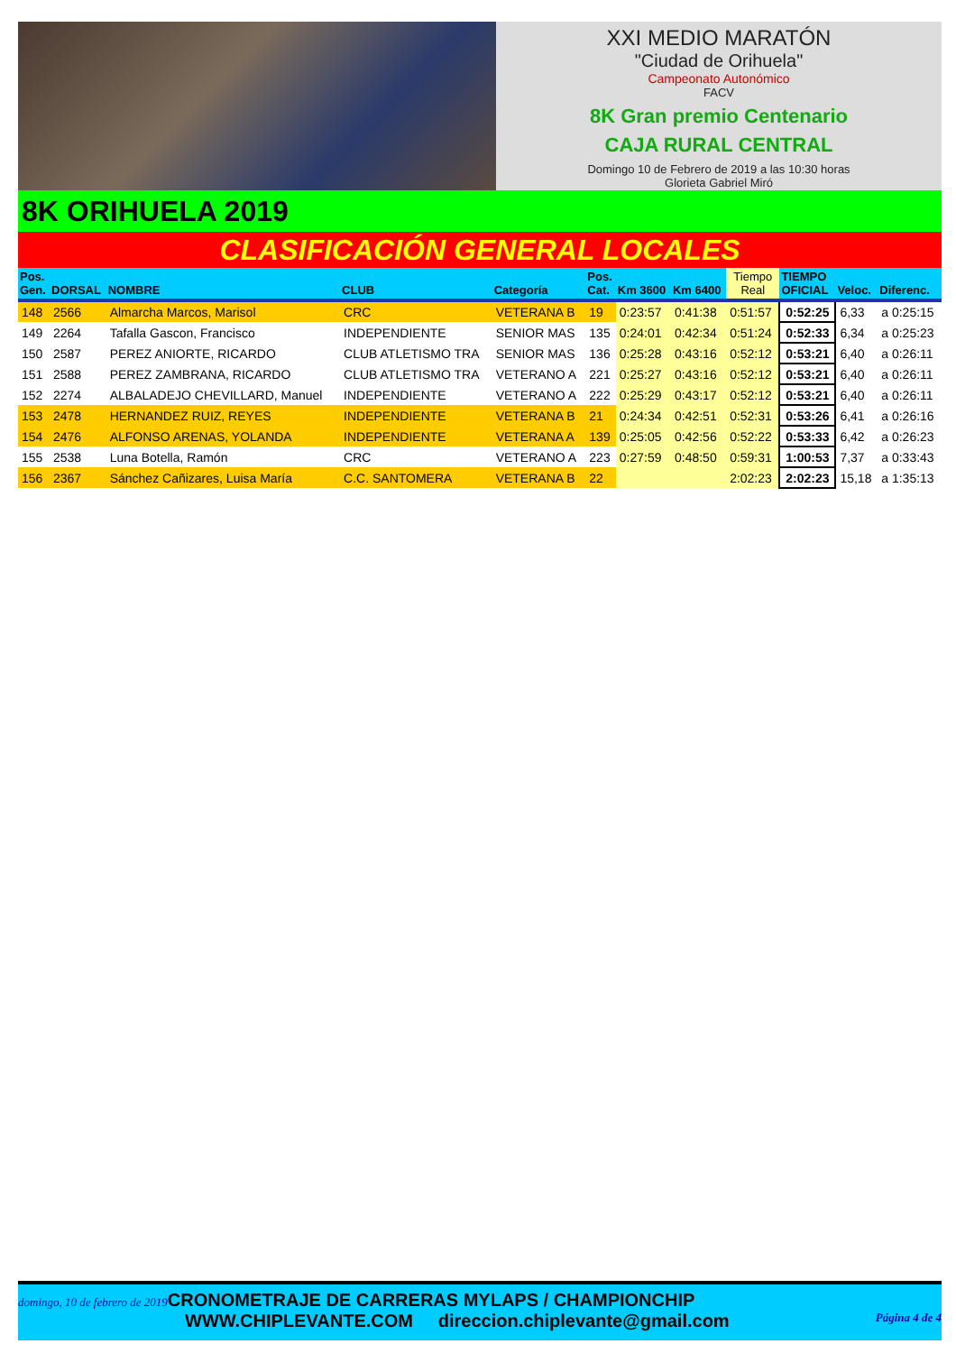XXI MEDIO MARATÓN
"Ciudad de Orihuela"
Campeonato Autonómico
FACV
8K Gran premio Centenario
CAJA RURAL CENTRAL
Domingo 10 de Febrero de 2019 a las 10:30 horas
Glorieta Gabriel Miró
8K ORIHUELA 2019
CLASIFICACIÓN GENERAL LOCALES
| Pos. Gen. | DORSAL | NOMBRE | CLUB | Categoría | Pos. Cat. | Km 3600 | Km 6400 | Tiempo Real | TIEMPO OFICIAL | Veloc. | Diferenc. |
| --- | --- | --- | --- | --- | --- | --- | --- | --- | --- | --- | --- |
| 148 | 2566 | Almarcha Marcos, Marisol | CRC | VETERANA B | 19 | 0:23:57 | 0:41:38 | 0:51:57 | 0:52:25 | 6,33 | a 0:25:15 |
| 149 | 2264 | Tafalla Gascon, Francisco | INDEPENDIENTE | SENIOR MAS | 135 | 0:24:01 | 0:42:34 | 0:51:24 | 0:52:33 | 6,34 | a 0:25:23 |
| 150 | 2587 | PEREZ ANIORTE, RICARDO | CLUB ATLETISMO TRA | SENIOR MAS | 136 | 0:25:28 | 0:43:16 | 0:52:12 | 0:53:21 | 6,40 | a 0:26:11 |
| 151 | 2588 | PEREZ ZAMBRANA, RICARDO | CLUB ATLETISMO TRA | VETERANO A | 221 | 0:25:27 | 0:43:16 | 0:52:12 | 0:53:21 | 6,40 | a 0:26:11 |
| 152 | 2274 | ALBALADEJO CHEVILLARD, Manuel | INDEPENDIENTE | VETERANO A | 222 | 0:25:29 | 0:43:17 | 0:52:12 | 0:53:21 | 6,40 | a 0:26:11 |
| 153 | 2478 | HERNANDEZ RUIZ, REYES | INDEPENDIENTE | VETERANA B | 21 | 0:24:34 | 0:42:51 | 0:52:31 | 0:53:26 | 6,41 | a 0:26:16 |
| 154 | 2476 | ALFONSO ARENAS, YOLANDA | INDEPENDIENTE | VETERANA A | 139 | 0:25:05 | 0:42:56 | 0:52:22 | 0:53:33 | 6,42 | a 0:26:23 |
| 155 | 2538 | Luna Botella, Ramón | CRC | VETERANO A | 223 | 0:27:59 | 0:48:50 | 0:59:31 | 1:00:53 | 7,37 | a 0:33:43 |
| 156 | 2367 | Sánchez Cañizares, Luisa María | C.C. SANTOMERA | VETERANA B | 22 | | | 2:02:23 | 2:02:23 | 15,18 | a 1:35:13 |
domingo, 10 de febrero de 2019 CRONOMETRAJE DE CARRERAS MYLAPS / CHAMPIONCHIP
WWW.CHIPLEVANTE.COM direccion.chiplevante@gmail.com Página 4 de 4